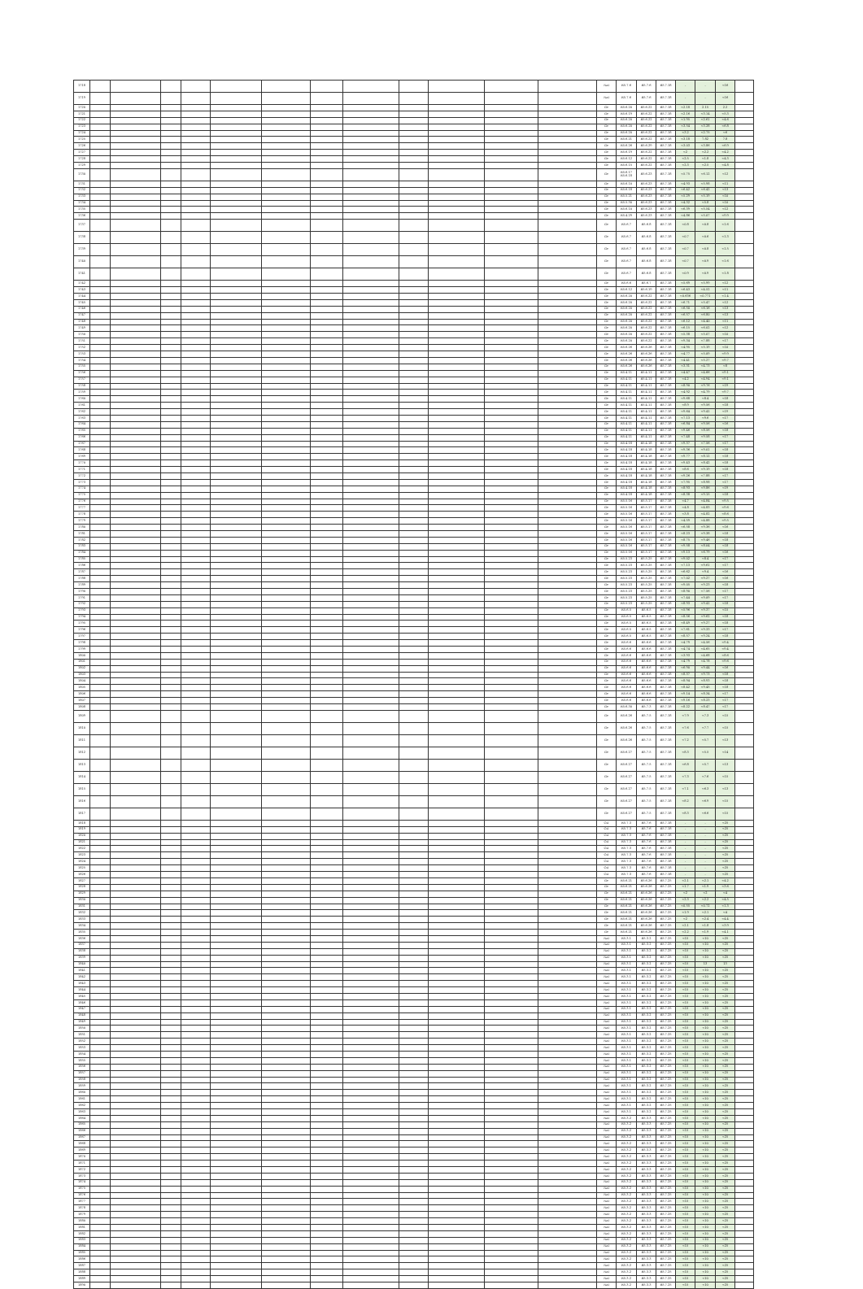| 1718 | | | | | | | | | | | | | NaI | R5.7.6 | R5.7.6 | R5.7.18 | - | - | <16 | |
| 1719 | | | | | | | | | | | | | NaI | R5.7.6 | R5.7.6 | R5.7.18 | - | - | <16 | |
| 1720 | | | | | | | | | | | | | Ge | R5.6.20 | R5.6.22 | R5.7.18 | <2.18 | 2.15 | 2.2 | |
| 1721 | | | | | | | | | | | | | Ge | R5.6.19 | R5.6.22 | R5.7.18 | <2.16 | <3.14 | <5.3 | |
| 1722 | | | | | | | | | | | | | Ge | R5.6.20 | R5.6.22 | R5.7.18 | <1.95 | <2.61 | <4.6 | |
| 1723 | | | | | | | | | | | | | Ge | R5.6.20 | R5.6.22 | R5.7.18 | <3.54 | <3.28 | <6.8 | |
| 1724 | | | | | | | | | | | | | Ge | R5.6.20 | R5.6.22 | R5.7.18 | <3.2 | <2.75 | <6 | |
| 1725 | | | | | | | | | | | | | Ge | R5.6.21 | R5.6.22 | R5.7.18 | <3.18 | 7.82 | 7.8 | |
| 1726 | | | | | | | | | | | | | Ge | R5.6.26 | R5.6.29 | R5.7.18 | <3.03 | <3.86 | <6.9 | |
| 1727 | | | | | | | | | | | | | Ge | R5.6.19 | R5.6.22 | R5.7.18 | <2 | <2.2 | <4.2 | |
| 1728 | | | | | | | | | | | | | Ge | R5.6.12 | R5.6.22 | R5.7.18 | <2.5 | <1.8 | <4.3 | |
| 1729 | | | | | | | | | | | | | Ge | R5.6.15 | R5.6.22 | R5.7.18 | <2.3 | <2.5 | <4.8 | |
| 1730 | | | | | | | | | | | | | Ge | R5.6.17 R5.6.18 | R5.6.23 | R5.7.18 | <5.75 | <6.12 | <12 | |
| 1731 | | | | | | | | | | | | | Ge | R5.6.10 | R5.6.23 | R5.7.18 | <4.93 | <5.98 | <11 | |
| 1732 | | | | | | | | | | | | | Ge | R5.6.18 | R5.6.23 | R5.7.18 | <6.42 | <6.42 | <13 | |
| 1733 | | | | | | | | | | | | | Ge | R5.5.21 | R5.6.23 | R5.7.18 | <5.29 | <5.19 | <10 | |
| 1734 | | | | | | | | | | | | | Ge | R5.5.30 | R5.6.23 | R5.7.18 | <4.32 | <5.8 | <10 | |
| 1735 | | | | | | | | | | | | | Ge | R5.6.10 | R5.6.23 | R5.7.18 | <6.39 | <5.54 | <12 | |
| 1736 | | | | | | | | | | | | | Ge | R5.4.29 | R5.6.23 | R5.7.18 | <4.86 | <5.07 | <9.9 | |
| 1737 | | | | | | | | | | | | | Ge | R5.6.7 | R5.6.8 | R5.7.18 | <0.8 | <0.8 | <1.6 | |
| 1738 | | | | | | | | | | | | | Ge | R5.6.7 | R5.6.8 | R5.7.18 | <0.7 | <0.6 | <1.3 | |
| 1739 | | | | | | | | | | | | | Ge | R5.6.7 | R5.6.8 | R5.7.18 | <0.7 | <0.8 | <1.5 | |
| 1740 | | | | | | | | | | | | | Ge | R5.6.7 | R5.6.8 | R5.7.18 | <0.7 | <0.9 | <1.6 | |
| 1741 | | | | | | | | | | | | | Ge | R5.6.7 | R5.6.8 | R5.7.18 | <0.9 | <0.9 | <1.8 | |
| 1742 | | | | | | | | | | | | | Ge | R5.6.6 | R5.6.7 | R5.7.18 | <5.69 | <5.99 | <12 | |
| 1743 | | | | | | | | | | | | | Ge | R5.6.12 | R5.6.19 | R5.7.18 | <6.43 | <4.52 | <11 | |
| 1744 | | | | | | | | | | | | | Ge | R5.6.20 | R5.6.22 | R5.7.18 | <0.636 | <0.771 | <1.4 | |
| 1745 | | | | | | | | | | | | | Ge | R5.6.20 | R5.6.22 | R5.7.18 | <6.71 | <5.47 | <12 | |
| 1746 | | | | | | | | | | | | | Ge | R5.6.20 | R5.6.22 | R5.7.18 | <6.50 | <6.16 | <13 | |
| 1747 | | | | | | | | | | | | | Ge | R5.6.20 | R5.6.22 | R5.7.18 | <6.57 | <6.80 | <13 | |
| 1748 | | | | | | | | | | | | | Ge | R5.6.20 | R5.6.22 | R5.7.18 | <6.12 | <4.40 | <11 | |
| 1749 | | | | | | | | | | | | | Ge | R5.6.20 | R5.6.22 | R5.7.18 | <6.15 | <6.02 | <12 | |
| 1750 | | | | | | | | | | | | | Ge | R5.6.20 | R5.6.22 | R5.7.18 | <5.38 | <5.07 | <10 | |
| 1751 | | | | | | | | | | | | | Ge | R5.6.20 | R5.6.22 | R5.7.18 | <9.34 | <7.88 | <17 | |
| 1752 | | | | | | | | | | | | | Ge | R5.6.26 | R5.6.26 | R5.7.18 | <4.95 | <5.19 | <10 | |
| 1753 | | | | | | | | | | | | | Ge | R5.6.26 | R5.6.26 | R5.7.18 | <4.77 | <5.09 | <9.9 | |
| 1754 | | | | | | | | | | | | | Ge | R5.6.26 | R5.6.26 | R5.7.18 | <4.41 | <5.27 | <9.7 | |
| 1755 | | | | | | | | | | | | | Ge | R5.6.26 | R5.6.26 | R5.7.18 | <3.31 | <4.73 | <8 | |
| 1756 | | | | | | | | | | | | | Ge | R5.4.11 | R5.4.11 | R5.7.18 | <4.47 | <4.66 | <9.1 | |
| 1757 | | | | | | | | | | | | | Ge | R5.4.11 | R5.4.11 | R5.7.18 | <4.2 | <4.94 | <9.1 | |
| 1758 | | | | | | | | | | | | | Ge | R5.4.11 | R5.4.11 | R5.7.18 | <8.90 | <9.76 | <19 | |
| 1759 | | | | | | | | | | | | | Ge | R5.4.11 | R5.4.11 | R5.7.18 | <4.92 | <4.79 | <9.7 | |
| 1760 | | | | | | | | | | | | | Ge | R5.4.11 | R5.4.11 | R5.7.18 | <9.68 | <8.4 | <18 | |
| 1761 | | | | | | | | | | | | | Ge | R5.4.11 | R5.4.11 | R5.7.18 | <8.9 | <9.56 | <18 | |
| 1762 | | | | | | | | | | | | | Ge | R5.4.11 | R5.4.11 | R5.7.18 | <9.64 | <9.41 | <19 | |
| 1763 | | | | | | | | | | | | | Ge | R5.4.11 | R5.4.11 | R5.7.18 | <7.13 | <9.6 | <17 | |
| 1764 | | | | | | | | | | | | | Ge | R5.4.11 | R5.4.11 | R5.7.18 | <6.84 | <9.56 | <16 | |
| 1765 | | | | | | | | | | | | | Ge | R5.4.11 | R5.4.11 | R5.7.18 | <9.46 | <8.56 | <18 | |
| 1766 | | | | | | | | | | | | | Ge | R5.4.11 | R5.4.11 | R5.7.18 | <7.48 | <9.58 | <17 | |
| 1767 | | | | | | | | | | | | | Ge | R5.4.18 | R5.4.18 | R5.7.18 | <9.37 | <7.56 | <17 | |
| 1768 | | | | | | | | | | | | | Ge | R5.4.18 | R5.4.18 | R5.7.18 | <9.36 | <9.01 | <18 | |
| 1769 | | | | | | | | | | | | | Ge | R5.4.18 | R5.4.18 | R5.7.18 | <9.77 | <8.12 | <18 | |
| 1770 | | | | | | | | | | | | | Ge | R5.4.18 | R5.4.18 | R5.7.18 | <9.43 | <8.42 | <18 | |
| 1771 | | | | | | | | | | | | | Ge | R5.4.18 | R5.4.18 | R5.7.18 | <8.6 | <9.19 | <18 | |
| 1772 | | | | | | | | | | | | | Ge | R5.4.18 | R5.4.18 | R5.7.18 | <9.26 | <7.88 | <17 | |
| 1773 | | | | | | | | | | | | | Ge | R5.4.18 | R5.4.18 | R5.7.18 | <7.95 | <8.98 | <17 | |
| 1774 | | | | | | | | | | | | | Ge | R5.4.18 | R5.4.18 | R5.7.18 | <8.93 | <9.86 | <19 | |
| 1775 | | | | | | | | | | | | | Ge | R5.4.18 | R5.4.18 | R5.7.18 | <8.38 | <9.15 | <18 | |
| 1776 | | | | | | | | | | | | | Ge | R5.5.16 | R5.5.17 | R5.7.18 | <4.7 | <4.84 | <9.5 | |
| 1777 | | | | | | | | | | | | | Ge | R5.5.16 | R5.5.17 | R5.7.18 | <4.8 | <4.83 | <9.6 | |
| 1778 | | | | | | | | | | | | | Ge | R5.5.16 | R5.5.17 | R5.7.18 | <3.8 | <4.82 | <8.6 | |
| 1779 | | | | | | | | | | | | | Ge | R5.5.16 | R5.5.17 | R5.7.18 | <4.59 | <4.88 | <9.5 | |
| 1780 | | | | | | | | | | | | | Ge | R5.5.16 | R5.5.17 | R5.7.18 | <6.58 | <9.36 | <16 | |
| 1781 | | | | | | | | | | | | | Ge | R5.5.16 | R5.5.17 | R5.7.18 | <8.23 | <9.38 | <18 | |
| 1782 | | | | | | | | | | | | | Ge | R5.5.16 | R5.5.17 | R5.7.18 | <8.75 | <9.46 | <18 | |
| 1783 | | | | | | | | | | | | | Ge | R5.5.16 | R5.5.17 | R5.7.18 | <9.58 | <8.04 | <18 | |
| 1784 | | | | | | | | | | | | | Ge | R5.5.16 | R5.5.17 | R5.7.18 | <9.13 | <6.79 | <16 | |
| 1785 | | | | | | | | | | | | | Ge | R5.5.23 | R5.5.25 | R5.7.18 | <9.02 | <8.4 | <17 | |
| 1786 | | | | | | | | | | | | | Ge | R5.5.23 | R5.5.25 | R5.7.18 | <7.13 | <9.61 | <17 | |
| 1787 | | | | | | | | | | | | | Ge | R5.5.23 | R5.5.25 | R5.7.18 | <6.62 | <9.4 | <16 | |
| 1788 | | | | | | | | | | | | | Ge | R5.5.23 | R5.5.25 | R5.7.18 | <7.02 | <9.27 | <16 | |
| 1789 | | | | | | | | | | | | | Ge | R5.5.23 | R5.5.25 | R5.7.18 | <9.05 | <9.23 | <18 | |
| 1790 | | | | | | | | | | | | | Ge | R5.5.23 | R5.5.25 | R5.7.18 | <8.90 | <7.56 | <17 | |
| 1791 | | | | | | | | | | | | | Ge | R5.5.23 | R5.5.25 | R5.7.18 | <7.44 | <9.09 | <17 | |
| 1792 | | | | | | | | | | | | | Ge | R5.5.23 | R5.5.25 | R5.7.18 | <8.93 | <9.41 | <18 | |
| 1793 | | | | | | | | | | | | | Ge | R5.6.5 | R5.6.5 | R5.7.18 | <5.96 | <9.37 | <15 | |
| 1794 | | | | | | | | | | | | | Ge | R5.6.5 | R5.6.5 | R5.7.18 | <8.56 | <9.62 | <18 | |
| 1795 | | | | | | | | | | | | | Ge | R5.6.5 | R5.6.5 | R5.7.18 | <8.49 | <9.27 | <18 | |
| 1796 | | | | | | | | | | | | | Ge | R5.6.5 | R5.6.5 | R5.7.18 | <7.61 | <9.33 | <17 | |
| 1797 | | | | | | | | | | | | | Ge | R5.6.5 | R5.6.5 | R5.7.18 | <8.57 | <9.24 | <18 | |
| 1798 | | | | | | | | | | | | | Ge | R5.6.6 | R5.6.6 | R5.7.18 | <4.79 | <4.56 | <9.4 | |
| 1799 | | | | | | | | | | | | | Ge | R5.6.6 | R5.6.6 | R5.7.18 | <4.74 | <4.65 | <9.4 | |
| 1800 | | | | | | | | | | | | | Ge | R5.6.6 | R5.6.6 | R5.7.18 | <3.93 | <4.68 | <8.6 | |
| 1801 | | | | | | | | | | | | | Ge | R5.6.6 | R5.6.6 | R5.7.18 | <4.79 | <4.78 | <9.6 | |
| 1802 | | | | | | | | | | | | | Ge | R5.6.6 | R5.6.6 | R5.7.18 | <6.90 | <9.44 | <16 | |
| 1803 | | | | | | | | | | | | | Ge | R5.6.6 | R5.6.6 | R5.7.18 | <8.37 | <9.73 | <18 | |
| 1804 | | | | | | | | | | | | | Ge | R5.6.6 | R5.6.6 | R5.7.18 | <8.94 | <8.93 | <18 | |
| 1805 | | | | | | | | | | | | | Ge | R5.6.6 | R5.6.6 | R5.7.18 | <8.42 | <9.45 | <18 | |
| 1806 | | | | | | | | | | | | | Ge | R5.6.6 | R5.6.6 | R5.7.18 | <9.14 | <8.34 | <17 | |
| 1807 | | | | | | | | | | | | | Ge | R5.6.6 | R5.6.6 | R5.7.18 | <9.16 | <8.23 | <17 | |
| 1808 | | | | | | | | | | | | | Ge | R5.6.30 | R5.7.3 | R5.7.18 | <8.22 | <8.47 | <17 | |
| 1809 | | | | | | | | | | | | | Ge | R5.6.26 | R5.7.5 | R5.7.18 | <7.9 | <7.3 | <15 | |
| 1810 | | | | | | | | | | | | | Ge | R5.6.26 | R5.7.5 | R5.7.18 | <7.6 | <7.7 | <15 | |
| 1811 | | | | | | | | | | | | | Ge | R5.6.26 | R5.7.5 | R5.7.18 | <7.2 | <5.7 | <13 | |
| 1812 | | | | | | | | | | | | | Ge | R5.6.27 | R5.7.5 | R5.7.18 | <8.3 | <5.5 | <14 | |
| 1813 | | | | | | | | | | | | | Ge | R5.6.27 | R5.7.5 | R5.7.18 | <6.8 | <5.7 | <13 | |
| 1814 | | | | | | | | | | | | | Ge | R5.6.27 | R5.7.5 | R5.7.18 | <7.3 | <7.6 | <15 | |
| 1815 | | | | | | | | | | | | | Ge | R5.6.27 | R5.7.5 | R5.7.18 | <7.1 | <6.3 | <13 | |
| 1816 | | | | | | | | | | | | | Ge | R5.6.27 | R5.7.5 | R5.7.18 | <8.2 | <6.9 | <15 | |
| 1817 | | | | | | | | | | | | | Ge | R5.6.27 | R5.7.5 | R5.7.18 | <8.3 | <6.6 | <15 | |
| 1818 | | | | | | | | | | | | | CsI | R5.7.3 | R5.7.6 | R5.7.18 | - | - | <25 | |
| 1819 | | | | | | | | | | | | | CsI | R5.7.3 | R5.7.6 | R5.7.18 | - | - | <25 | |
| 1820 | | | | | | | | | | | | | CsI | R5.7.3 | R5.7.6 | R5.7.18 | - | - | <25 | |
| 1821 | | | | | | | | | | | | | CsI | R5.7.3 | R5.7.6 | R5.7.18 | - | - | <25 | |
| 1822 | | | | | | | | | | | | | CsI | R5.7.3 | R5.7.6 | R5.7.18 | - | - | <25 | |
| 1823 | | | | | | | | | | | | | CsI | R5.7.3 | R5.7.6 | R5.7.18 | - | - | <25 | |
| 1824 | | | | | | | | | | | | | CsI | R5.7.3 | R5.7.6 | R5.7.18 | - | - | <25 | |
| 1825 | | | | | | | | | | | | | CsI | R5.7.3 | R5.7.6 | R5.7.18 | - | - | <25 | |
| 1826 | | | | | | | | | | | | | CsI | R5.7.3 | R5.7.6 | R5.7.18 | - | - | <25 | |
| 1827 | | | | | | | | | | | | | Ge | R5.6.21 | R5.6.26 | R5.7.25 | <2.1 | <2.1 | <4.2 | |
| 1828 | | | | | | | | | | | | | Ge | R5.6.21 | R5.6.26 | R5.7.25 | <1.7 | <1.9 | <3.6 | |
| 1829 | | | | | | | | | | | | | Ge | R5.6.21 | R5.6.26 | R5.7.25 | <2 | <2 | <4 | |
| 1830 | | | | | | | | | | | | | Ge | R5.6.21 | R5.6.26 | R5.7.25 | <2.3 | <2.2 | <4.5 | |
| 1831 | | | | | | | | | | | | | Ge | R5.6.21 | R5.6.26 | R5.7.25 | <0.55 | <0.72 | <1.3 | |
| 1832 | | | | | | | | | | | | | Ge | R5.6.21 | R5.6.26 | R5.7.25 | <1.9 | <2.1 | <4 | |
| 1833 | | | | | | | | | | | | | Ge | R5.6.21 | R5.6.26 | R5.7.25 | <2 | <2.4 | <4.4 | |
| 1834 | | | | | | | | | | | | | Ge | R5.6.21 | R5.6.26 | R5.7.25 | <2.1 | <1.8 | <3.9 | |
| 1835 | | | | | | | | | | | | | Ge | R5.6.21 | R5.6.26 | R5.7.25 | <2.2 | <1.9 | <4.1 | |
| 1836 | | | | | | | | | | | | | NaI | R5.3.1 | R5.3.2 | R5.7.25 | <15 | <10 | <25 | |
| 1837 | | | | | | | | | | | | | NaI | R5.3.1 | R5.3.2 | R5.7.25 | <15 | <10 | <25 | |
| 1838 | | | | | | | | | | | | | NaI | R5.3.1 | R5.3.2 | R5.7.25 | <15 | <10 | <25 | |
| 1839 | | | | | | | | | | | | | NaI | R5.3.1 | R5.3.2 | R5.7.25 | <15 | <10 | <25 | |
| 1840 | | | | | | | | | | | | | NaI | R5.3.1 | R5.3.2 | R5.7.25 | <15 | 13 | 13 | |
| 1841 | | | | | | | | | | | | | NaI | R5.3.1 | R5.3.2 | R5.7.25 | <15 | <10 | <25 | |
| 1842 | | | | | | | | | | | | | NaI | R5.3.1 | R5.3.2 | R5.7.25 | <15 | <10 | <25 | |
| 1843 | | | | | | | | | | | | | NaI | R5.3.1 | R5.3.2 | R5.7.25 | <15 | <10 | <25 | |
| 1844 | | | | | | | | | | | | | NaI | R5.3.1 | R5.3.2 | R5.7.25 | <15 | <10 | <25 | |
| 1845 | | | | | | | | | | | | | NaI | R5.3.1 | R5.3.2 | R5.7.25 | <15 | <10 | <25 | |
| 1846 | | | | | | | | | | | | | NaI | R5.3.1 | R5.3.2 | R5.7.25 | <15 | <10 | <25 | |
| 1847 | | | | | | | | | | | | | NaI | R5.3.1 | R5.3.2 | R5.7.25 | <15 | <10 | <25 | |
| 1848 | | | | | | | | | | | | | NaI | R5.3.1 | R5.3.2 | R5.7.25 | <15 | <10 | <25 | |
| 1849 | | | | | | | | | | | | | NaI | R5.3.1 | R5.3.2 | R5.7.25 | <15 | <10 | <25 | |
| 1850 | | | | | | | | | | | | | NaI | R5.3.1 | R5.3.2 | R5.7.25 | <15 | <10 | <25 | |
| 1851 | | | | | | | | | | | | | NaI | R5.3.1 | R5.3.2 | R5.7.25 | <15 | <10 | <25 | |
| 1852 | | | | | | | | | | | | | NaI | R5.3.1 | R5.3.2 | R5.7.25 | <15 | <10 | <25 | |
| 1853 | | | | | | | | | | | | | NaI | R5.3.1 | R5.3.2 | R5.7.25 | <15 | <10 | <25 | |
| 1854 | | | | | | | | | | | | | NaI | R5.3.1 | R5.3.2 | R5.7.25 | <15 | <10 | <25 | |
| 1855 | | | | | | | | | | | | | NaI | R5.3.1 | R5.3.2 | R5.7.25 | <15 | <10 | <25 | |
| 1856 | | | | | | | | | | | | | NaI | R5.3.1 | R5.3.2 | R5.7.25 | <15 | <10 | <25 | |
| 1857 | | | | | | | | | | | | | NaI | R5.3.1 | R5.3.2 | R5.7.25 | <15 | <10 | <25 | |
| 1858 | | | | | | | | | | | | | NaI | R5.3.1 | R5.3.2 | R5.7.25 | <15 | <10 | <25 | |
| 1859 | | | | | | | | | | | | | NaI | R5.3.1 | R5.3.2 | R5.7.25 | <15 | <10 | <25 | |
| 1860 | | | | | | | | | | | | | NaI | R5.3.1 | R5.3.2 | R5.7.25 | <15 | <10 | <25 | |
| 1861 | | | | | | | | | | | | | NaI | R5.3.1 | R5.3.2 | R5.7.25 | <15 | <10 | <25 | |
| 1862 | | | | | | | | | | | | | NaI | R5.3.1 | R5.3.2 | R5.7.25 | <15 | <10 | <25 | |
| 1863 | | | | | | | | | | | | | NaI | R5.3.1 | R5.3.2 | R5.7.25 | <15 | <10 | <25 | |
| 1864 | | | | | | | | | | | | | NaI | R5.3.2 | R5.3.3 | R5.7.25 | <15 | <10 | <25 | |
| 1865 | | | | | | | | | | | | | NaI | R5.3.2 | R5.3.3 | R5.7.25 | <15 | <10 | <25 | |
| 1866 | | | | | | | | | | | | | NaI | R5.3.2 | R5.3.3 | R5.7.25 | <15 | <10 | <25 | |
| 1867 | | | | | | | | | | | | | NaI | R5.3.2 | R5.3.3 | R5.7.25 | <15 | <10 | <25 | |
| 1868 | | | | | | | | | | | | | NaI | R5.3.2 | R5.3.3 | R5.7.25 | <15 | <10 | <25 | |
| 1869 | | | | | | | | | | | | | NaI | R5.3.2 | R5.3.3 | R5.7.25 | <15 | <10 | <25 | |
| 1870 | | | | | | | | | | | | | NaI | R5.3.2 | R5.3.3 | R5.7.25 | <15 | <10 | <25 | |
| 1871 | | | | | | | | | | | | | NaI | R5.3.2 | R5.3.3 | R5.7.25 | <15 | <10 | <25 | |
| 1872 | | | | | | | | | | | | | NaI | R5.3.2 | R5.3.3 | R5.7.25 | <15 | <10 | <25 | |
| 1873 | | | | | | | | | | | | | NaI | R5.3.2 | R5.3.3 | R5.7.25 | <15 | <10 | <25 | |
| 1874 | | | | | | | | | | | | | NaI | R5.3.2 | R5.3.3 | R5.7.25 | <15 | <10 | <25 | |
| 1875 | | | | | | | | | | | | | NaI | R5.3.2 | R5.3.3 | R5.7.25 | <15 | <10 | <25 | |
| 1876 | | | | | | | | | | | | | NaI | R5.3.2 | R5.3.3 | R5.7.25 | <15 | <10 | <25 | |
| 1877 | | | | | | | | | | | | | NaI | R5.3.2 | R5.3.3 | R5.7.25 | <15 | <10 | <25 | |
| 1878 | | | | | | | | | | | | | NaI | R5.3.2 | R5.3.3 | R5.7.25 | <15 | <10 | <25 | |
| 1879 | | | | | | | | | | | | | NaI | R5.3.2 | R5.3.3 | R5.7.25 | <15 | <10 | <25 | |
| 1880 | | | | | | | | | | | | | NaI | R5.3.2 | R5.3.3 | R5.7.25 | <15 | <10 | <25 | |
| 1881 | | | | | | | | | | | | | NaI | R5.3.2 | R5.3.3 | R5.7.25 | <15 | <10 | <25 | |
| 1882 | | | | | | | | | | | | | NaI | R5.3.2 | R5.3.3 | R5.7.25 | <15 | <10 | <25 | |
| 1883 | | | | | | | | | | | | | NaI | R5.3.2 | R5.3.3 | R5.7.25 | <15 | <10 | <25 | |
| 1884 | | | | | | | | | | | | | NaI | R5.3.2 | R5.3.3 | R5.7.25 | <15 | <10 | <25 | |
| 1885 | | | | | | | | | | | | | NaI | R5.3.2 | R5.3.3 | R5.7.25 | <15 | <10 | <25 | |
| 1886 | | | | | | | | | | | | | NaI | R5.3.2 | R5.3.3 | R5.7.25 | <15 | <10 | <25 | |
| 1887 | | | | | | | | | | | | | NaI | R5.3.2 | R5.3.3 | R5.7.25 | <15 | <10 | <25 | |
| 1888 | | | | | | | | | | | | | NaI | R5.3.2 | R5.3.3 | R5.7.25 | <15 | <10 | <25 | |
| 1889 | | | | | | | | | | | | | NaI | R5.3.2 | R5.3.3 | R5.7.25 | <15 | <10 | <25 | |
| 1890 | | | | | | | | | | | | | NaI | R5.3.2 | R5.3.3 | R5.7.25 | <15 | <10 | <25 | |